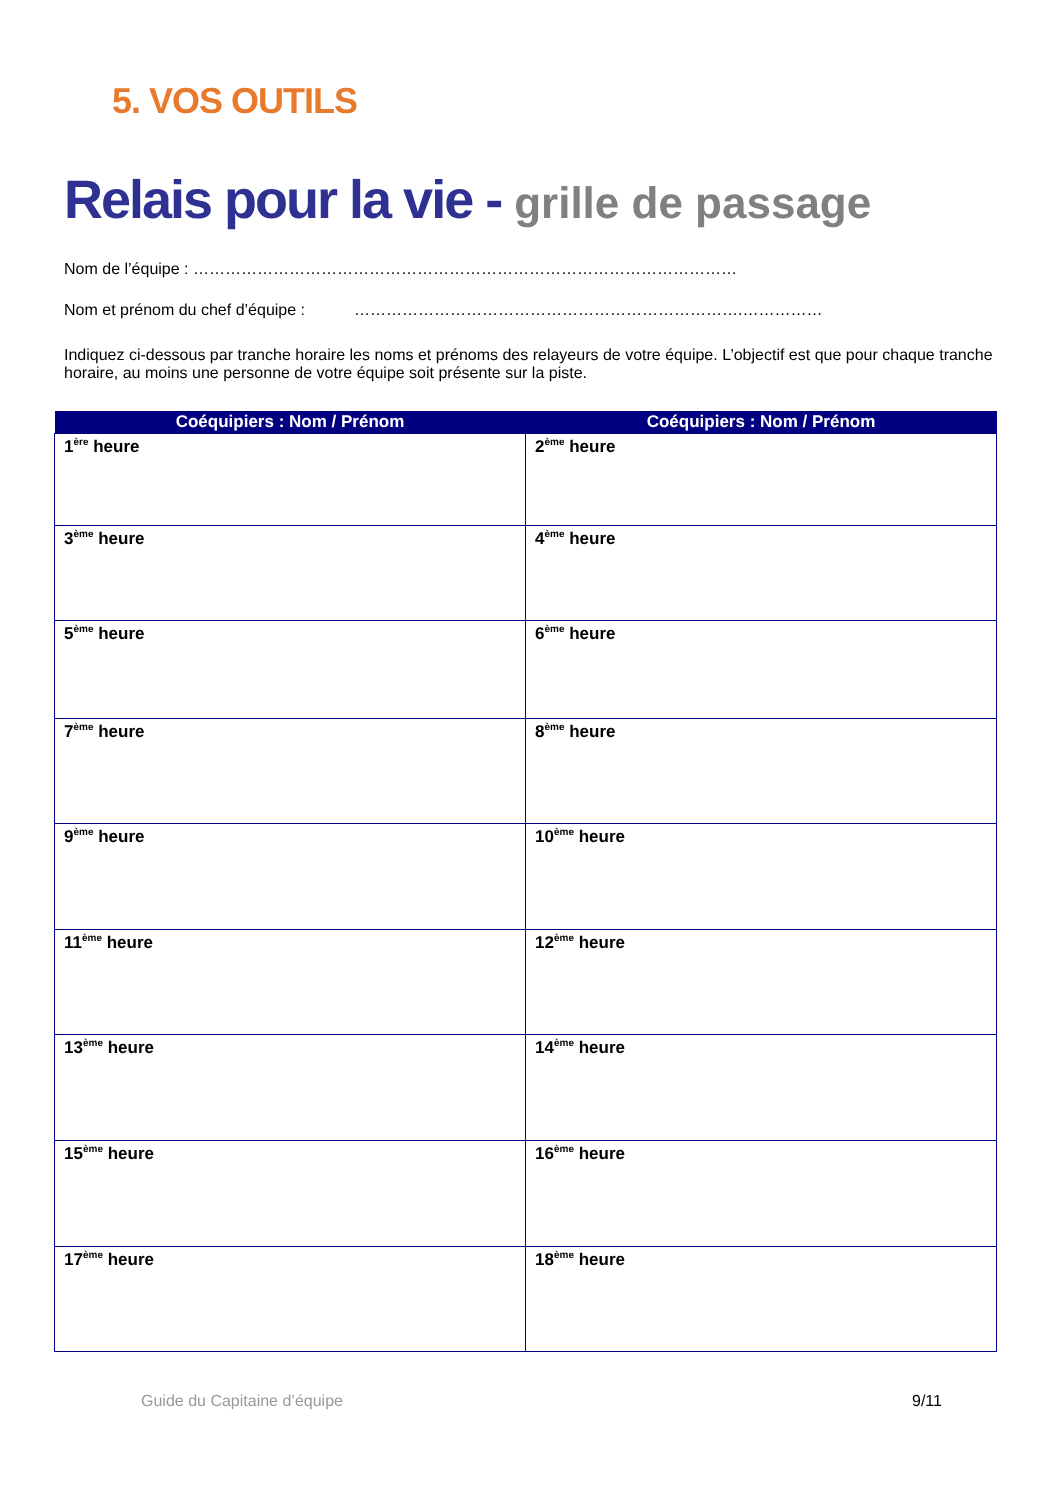5. VOS OUTILS
Relais pour la vie - grille de passage
Nom de l’équipe : …………………………………………………………………………………………
Nom et prénom du chef d’équipe : ……………………………………………………………….……………
Indiquez ci-dessous par tranche horaire les noms et prénoms des relayeurs de votre équipe. L’objectif est que pour chaque tranche horaire, au moins une personne de votre équipe soit présente sur la piste.
| Coéquipiers : Nom / Prénom | Coéquipiers : Nom / Prénom |
| --- | --- |
| 1<sup>ère</sup> heure | 2<sup>ème</sup> heure |
| 3<sup>ème</sup> heure | 4<sup>ème</sup> heure |
| 5<sup>ème</sup> heure | 6<sup>ème</sup> heure |
| 7<sup>ème</sup> heure | 8<sup>ème</sup> heure |
| 9<sup>ème</sup> heure | 10<sup>ème</sup> heure |
| 11<sup>ème</sup> heure | 12<sup>ème</sup> heure |
| 13<sup>ème</sup> heure | 14<sup>ème</sup> heure |
| 15<sup>ème</sup> heure | 16<sup>ème</sup> heure |
| 17<sup>ème</sup> heure | 18<sup>ème</sup> heure |
Guide du Capitaine d’équipe 9/11